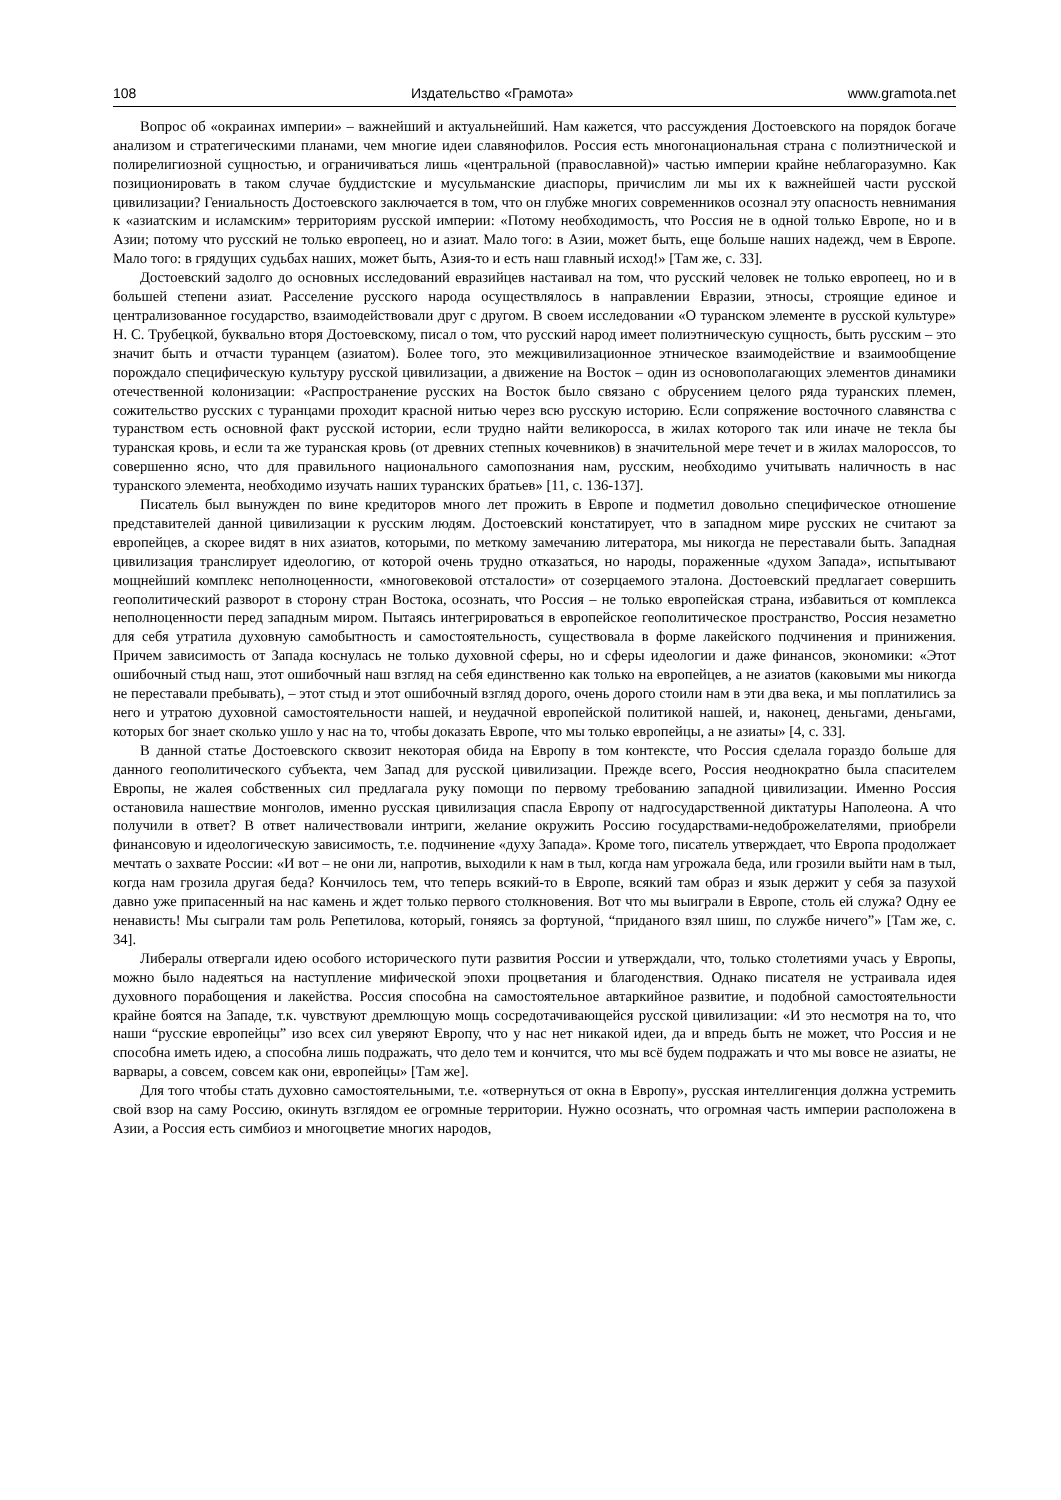108 Издательство «Грамота» www.gramota.net
Вопрос об «окраинах империи» – важнейший и актуальнейший. Нам кажется, что рассуждения Достоевского на порядок богаче анализом и стратегическими планами, чем многие идеи славянофилов. Россия есть многонациональная страна с полиэтнической и полирелигиозной сущностью, и ограничиваться лишь «центральной (православной)» частью империи крайне неблагоразумно. Как позиционировать в таком случае буддистские и мусульманские диаспоры, причислим ли мы их к важнейшей части русской цивилизации? Гениальность Достоевского заключается в том, что он глубже многих современников осознал эту опасность невнимания к «азиатским и исламским» территориям русской империи: «Потому необходимость, что Россия не в одной только Европе, но и в Азии; потому что русский не только европеец, но и азиат. Мало того: в Азии, может быть, еще больше наших надежд, чем в Европе. Мало того: в грядущих судьбах наших, может быть, Азия-то и есть наш главный исход!» [Там же, с. 33].
Достоевский задолго до основных исследований евразийцев настаивал на том, что русский человек не только европеец, но и в большей степени азиат. Расселение русского народа осуществлялось в направлении Евразии, этносы, строящие единое и централизованное государство, взаимодействовали друг с другом. В своем исследовании «О туранском элементе в русской культуре» Н. С. Трубецкой, буквально вторя Достоевскому, писал о том, что русский народ имеет полиэтническую сущность, быть русским – это значит быть и отчасти туранцем (азиатом). Более того, это межцивилизационное этническое взаимодействие и взаимообщение порождало специфическую культуру русской цивилизации, а движение на Восток – один из основополагающих элементов динамики отечественной колонизации: «Распространение русских на Восток было связано с обрусением целого ряда туранских племен, сожительство русских с туранцами проходит красной нитью через всю русскую историю. Если сопряжение восточного славянства с туранством есть основной факт русской истории, если трудно найти великоросса, в жилах которого так или иначе не текла бы туранская кровь, и если та же туранская кровь (от древних степных кочевников) в значительной мере течет и в жилах малороссов, то совершенно ясно, что для правильного национального самопознания нам, русским, необходимо учитывать наличность в нас туранского элемента, необходимо изучать наших туранских братьев» [11, с. 136-137].
Писатель был вынужден по вине кредиторов много лет прожить в Европе и подметил довольно специфическое отношение представителей данной цивилизации к русским людям. Достоевский констатирует, что в западном мире русских не считают за европейцев, а скорее видят в них азиатов, которыми, по меткому замечанию литератора, мы никогда не переставали быть. Западная цивилизация транслирует идеологию, от которой очень трудно отказаться, но народы, пораженные «духом Запада», испытывают мощнейший комплекс неполноценности, «многовековой отсталости» от созерцаемого эталона. Достоевский предлагает совершить геополитический разворот в сторону стран Востока, осознать, что Россия – не только европейская страна, избавиться от комплекса неполноценности перед западным миром. Пытаясь интегрироваться в европейское геополитическое пространство, Россия незаметно для себя утратила духовную самобытность и самостоятельность, существовала в форме лакейского подчинения и принижения. Причем зависимость от Запада коснулась не только духовной сферы, но и сферы идеологии и даже финансов, экономики: «Этот ошибочный стыд наш, этот ошибочный наш взгляд на себя единственно как только на европейцев, а не азиатов (каковыми мы никогда не переставали пребывать), – этот стыд и этот ошибочный взгляд дорого, очень дорого стоили нам в эти два века, и мы поплатились за него и утратою духовной самостоятельности нашей, и неудачной европейской политикой нашей, и, наконец, деньгами, деньгами, которых бог знает сколько ушло у нас на то, чтобы доказать Европе, что мы только европейцы, а не азиаты» [4, с. 33].
В данной статье Достоевского сквозит некоторая обида на Европу в том контексте, что Россия сделала гораздо больше для данного геополитического субъекта, чем Запад для русской цивилизации. Прежде всего, Россия неоднократно была спасителем Европы, не жалея собственных сил предлагала руку помощи по первому требованию западной цивилизации. Именно Россия остановила нашествие монголов, именно русская цивилизация спасла Европу от надгосударственной диктатуры Наполеона. А что получили в ответ? В ответ наличествовали интриги, желание окружить Россию государствами-недоброжелателями, приобрели финансовую и идеологическую зависимость, т.е. подчинение «духу Запада». Кроме того, писатель утверждает, что Европа продолжает мечтать о захвате России: «И вот – не они ли, напротив, выходили к нам в тыл, когда нам угрожала беда, или грозили выйти нам в тыл, когда нам грозила другая беда? Кончилось тем, что теперь всякий-то в Европе, всякий там образ и язык держит у себя за пазухой давно уже припасенный на нас камень и ждет только первого столкновения. Вот что мы выиграли в Европе, столь ей служа? Одну ее ненависть! Мы сыграли там роль Репетилова, который, гоняясь за фортуной, “приданого взял шиш, по службе ничего”» [Там же, с. 34].
Либералы отвергали идею особого исторического пути развития России и утверждали, что, только столетиями учась у Европы, можно было надеяться на наступление мифической эпохи процветания и благоденствия. Однако писателя не устраивала идея духовного порабощения и лакейства. Россия способна на самостоятельное автаркийное развитие, и подобной самостоятельности крайне боятся на Западе, т.к. чувствуют дремлющую мощь сосредотачивающейся русской цивилизации: «И это несмотря на то, что наши “русские европейцы” изо всех сил уверяют Европу, что у нас нет никакой идеи, да и впредь быть не может, что Россия и не способна иметь идею, а способна лишь подражать, что дело тем и кончится, что мы всё будем подражать и что мы вовсе не азиаты, не варвары, а совсем, совсем как они, европейцы» [Там же].
Для того чтобы стать духовно самостоятельными, т.е. «отвернуться от окна в Европу», русская интеллигенция должна устремить свой взор на саму Россию, окинуть взглядом ее огромные территории. Нужно осознать, что огромная часть империи расположена в Азии, а Россия есть симбиоз и многоцветие многих народов,